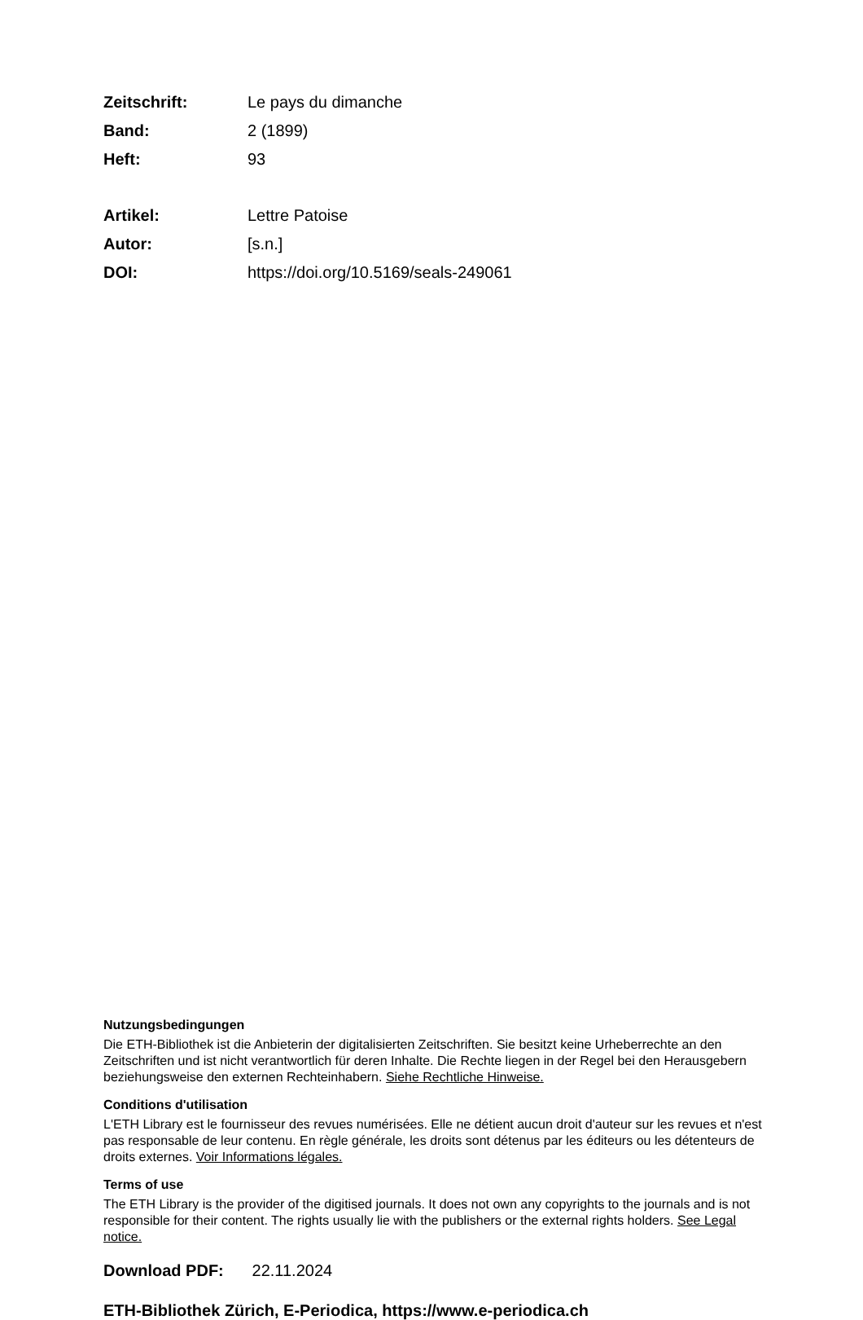Zeitschrift: Le pays du dimanche
Band: 2 (1899)
Heft: 93
Artikel: Lettre Patoise
Autor: [s.n.]
DOI: https://doi.org/10.5169/seals-249061
Nutzungsbedingungen
Die ETH-Bibliothek ist die Anbieterin der digitalisierten Zeitschriften. Sie besitzt keine Urheberrechte an den Zeitschriften und ist nicht verantwortlich für deren Inhalte. Die Rechte liegen in der Regel bei den Herausgebern beziehungsweise den externen Rechteinhabern. Siehe Rechtliche Hinweise.
Conditions d'utilisation
L'ETH Library est le fournisseur des revues numérisées. Elle ne détient aucun droit d'auteur sur les revues et n'est pas responsable de leur contenu. En règle générale, les droits sont détenus par les éditeurs ou les détenteurs de droits externes. Voir Informations légales.
Terms of use
The ETH Library is the provider of the digitised journals. It does not own any copyrights to the journals and is not responsible for their content. The rights usually lie with the publishers or the external rights holders. See Legal notice.
Download PDF: 22.11.2024
ETH-Bibliothek Zürich, E-Periodica, https://www.e-periodica.ch